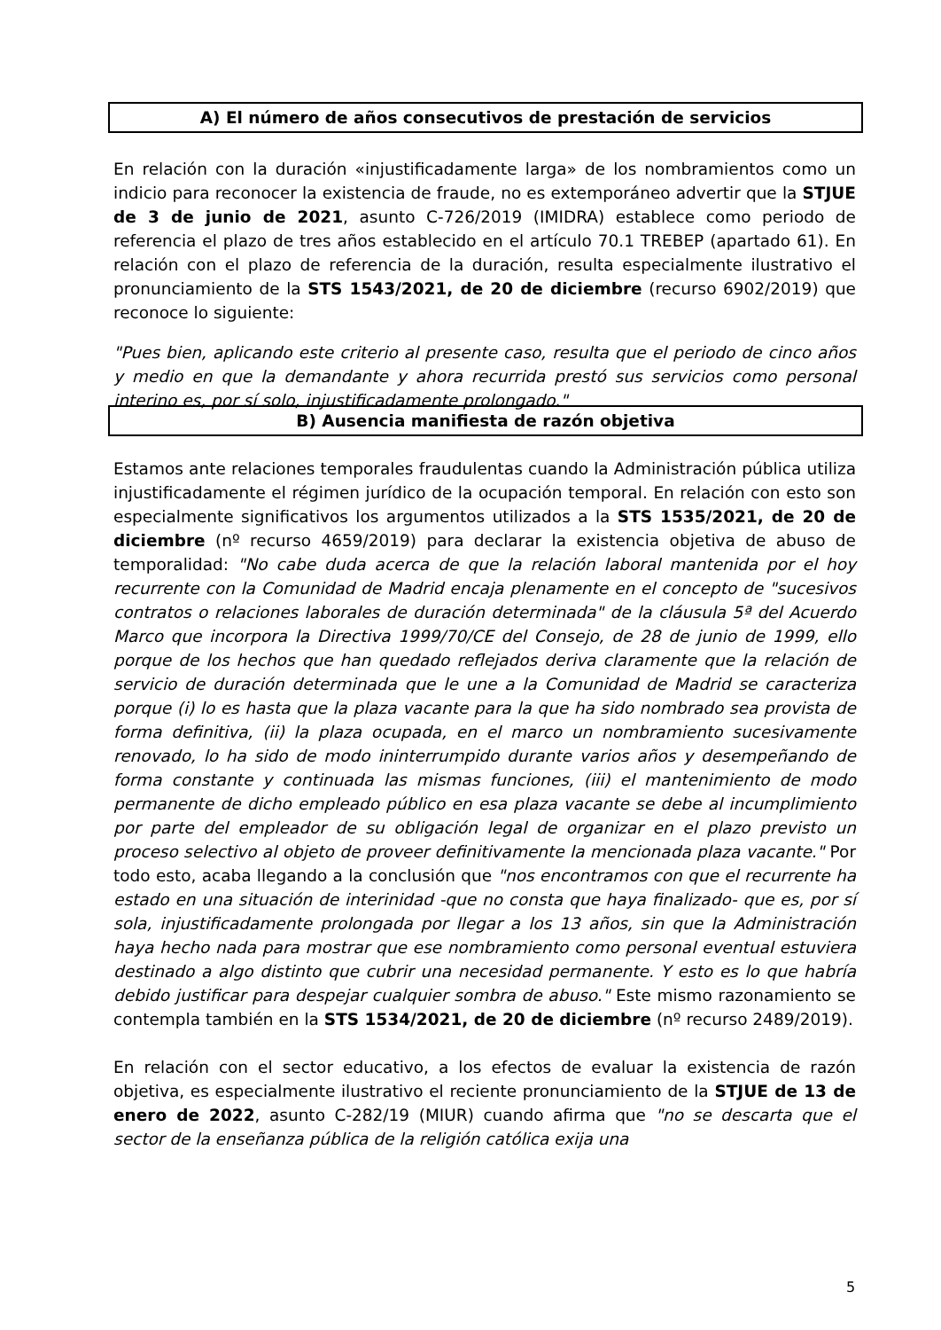A) El número de años consecutivos de prestación de servicios
En relación con la duración «injustificadamente larga» de los nombramientos como un indicio para reconocer la existencia de fraude, no es extemporáneo advertir que la STJUE de 3 de junio de 2021, asunto C-726/2019 (IMIDRA) establece como periodo de referencia el plazo de tres años establecido en el artículo 70.1 TREBEP (apartado 61). En relación con el plazo de referencia de la duración, resulta especialmente ilustrativo el pronunciamiento de la STS 1543/2021, de 20 de diciembre (recurso 6902/2019) que reconoce lo siguiente:
"Pues bien, aplicando este criterio al presente caso, resulta que el periodo de cinco años y medio en que la demandante y ahora recurrida prestó sus servicios como personal interino es, por sí solo, injustificadamente prolongado."
B) Ausencia manifiesta de razón objetiva
Estamos ante relaciones temporales fraudulentas cuando la Administración pública utiliza injustificadamente el régimen jurídico de la ocupación temporal. En relación con esto son especialmente significativos los argumentos utilizados a la STS 1535/2021, de 20 de diciembre (nº recurso 4659/2019) para declarar la existencia objetiva de abuso de temporalidad: "No cabe duda acerca de que la relación laboral mantenida por el hoy recurrente con la Comunidad de Madrid encaja plenamente en el concepto de "sucesivos contratos o relaciones laborales de duración determinada" de la cláusula 5ª del Acuerdo Marco que incorpora la Directiva 1999/70/CE del Consejo, de 28 de junio de 1999, ello porque de los hechos que han quedado reflejados deriva claramente que la relación de servicio de duración determinada que le une a la Comunidad de Madrid se caracteriza porque (i) lo es hasta que la plaza vacante para la que ha sido nombrado sea provista de forma definitiva, (ii) la plaza ocupada, en el marco un nombramiento sucesivamente renovado, lo ha sido de modo ininterrumpido durante varios años y desempeñando de forma constante y continuada las mismas funciones, (iii) el mantenimiento de modo permanente de dicho empleado público en esa plaza vacante se debe al incumplimiento por parte del empleador de su obligación legal de organizar en el plazo previsto un proceso selectivo al objeto de proveer definitivamente la mencionada plaza vacante." Por todo esto, acaba llegando a la conclusión que "nos encontramos con que el recurrente ha estado en una situación de interinidad -que no consta que haya finalizado- que es, por sí sola, injustificadamente prolongada por llegar a los 13 años, sin que la Administración haya hecho nada para mostrar que ese nombramiento como personal eventual estuviera destinado a algo distinto que cubrir una necesidad permanente. Y esto es lo que habría debido justificar para despejar cualquier sombra de abuso." Este mismo razonamiento se contempla también en la STS 1534/2021, de 20 de diciembre (nº recurso 2489/2019).
En relación con el sector educativo, a los efectos de evaluar la existencia de razón objetiva, es especialmente ilustrativo el reciente pronunciamiento de la STJUE de 13 de enero de 2022, asunto C-282/19 (MIUR) cuando afirma que "no se descarta que el sector de la enseñanza pública de la religión católica exija una
5